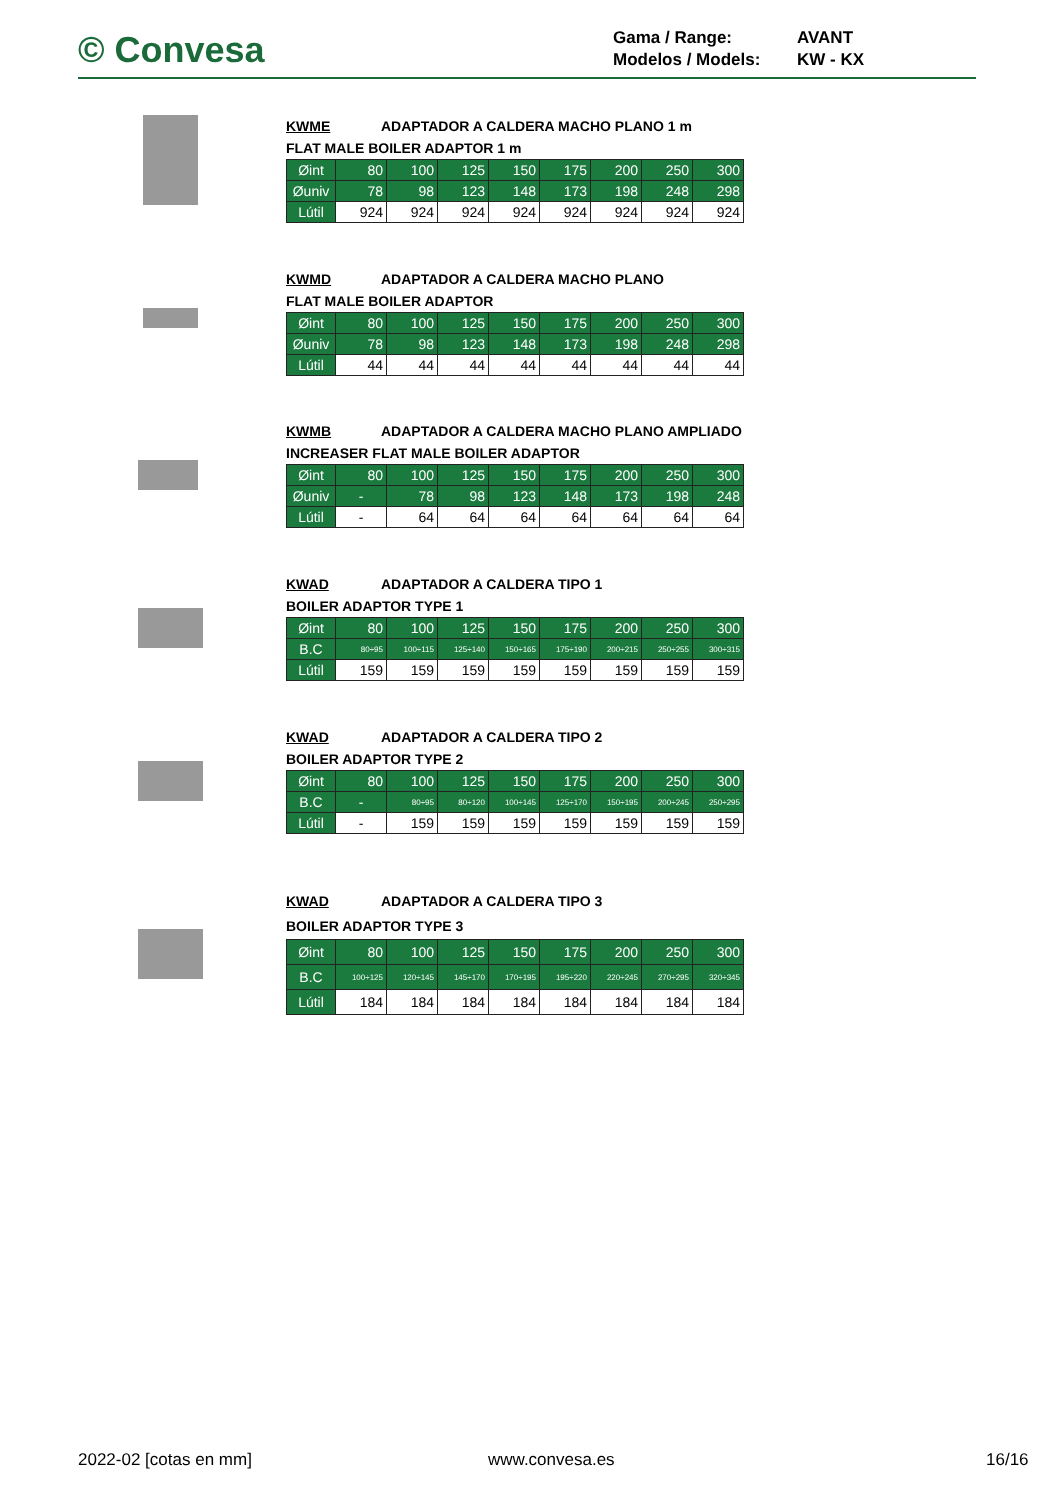© Convesa
Gama / Range: AVANT
Modelos / Models: KW - KX
KWME ADAPTADOR A CALDERA MACHO PLANO 1 m
FLAT MALE BOILER ADAPTOR 1 m
| Øint | 80 | 100 | 125 | 150 | 175 | 200 | 250 | 300 |
| Øuniv | 78 | 98 | 123 | 148 | 173 | 198 | 248 | 298 |
| Lútil | 924 | 924 | 924 | 924 | 924 | 924 | 924 | 924 |
KWMD ADAPTADOR A CALDERA MACHO PLANO
FLAT MALE BOILER ADAPTOR
| Øint | 80 | 100 | 125 | 150 | 175 | 200 | 250 | 300 |
| Øuniv | 78 | 98 | 123 | 148 | 173 | 198 | 248 | 298 |
| Lútil | 44 | 44 | 44 | 44 | 44 | 44 | 44 | 44 |
KWMB ADAPTADOR A CALDERA MACHO PLANO AMPLIADO
INCREASER FLAT MALE BOILER ADAPTOR
| Øint | 80 | 100 | 125 | 150 | 175 | 200 | 250 | 300 |
| Øuniv | - | 78 | 98 | 123 | 148 | 173 | 198 | 248 |
| Lútil | - | 64 | 64 | 64 | 64 | 64 | 64 | 64 |
KWAD ADAPTADOR A CALDERA TIPO 1
BOILER ADAPTOR TYPE 1
| Øint | 80 | 100 | 125 | 150 | 175 | 200 | 250 | 300 |
| B.C | 80÷95 | 100÷115 | 125÷140 | 150÷165 | 175÷190 | 200÷215 | 250÷255 | 300÷315 |
| Lútil | 159 | 159 | 159 | 159 | 159 | 159 | 159 | 159 |
KWAD ADAPTADOR A CALDERA TIPO 2
BOILER ADAPTOR TYPE 2
| Øint | 80 | 100 | 125 | 150 | 175 | 200 | 250 | 300 |
| B.C | - | 80÷95 | 80÷120 | 100÷145 | 125÷170 | 150÷195 | 200÷245 | 250÷295 |
| Lútil | - | 159 | 159 | 159 | 159 | 159 | 159 | 159 |
KWAD ADAPTADOR A CALDERA TIPO 3
BOILER ADAPTOR TYPE 3
| Øint | 80 | 100 | 125 | 150 | 175 | 200 | 250 | 300 |
| B.C | 100÷125 | 120÷145 | 145÷170 | 170÷195 | 195÷220 | 220÷245 | 270÷295 | 320÷345 |
| Lútil | 184 | 184 | 184 | 184 | 184 | 184 | 184 | 184 |
2022-02 [cotas en mm] www.convesa.es 16/16